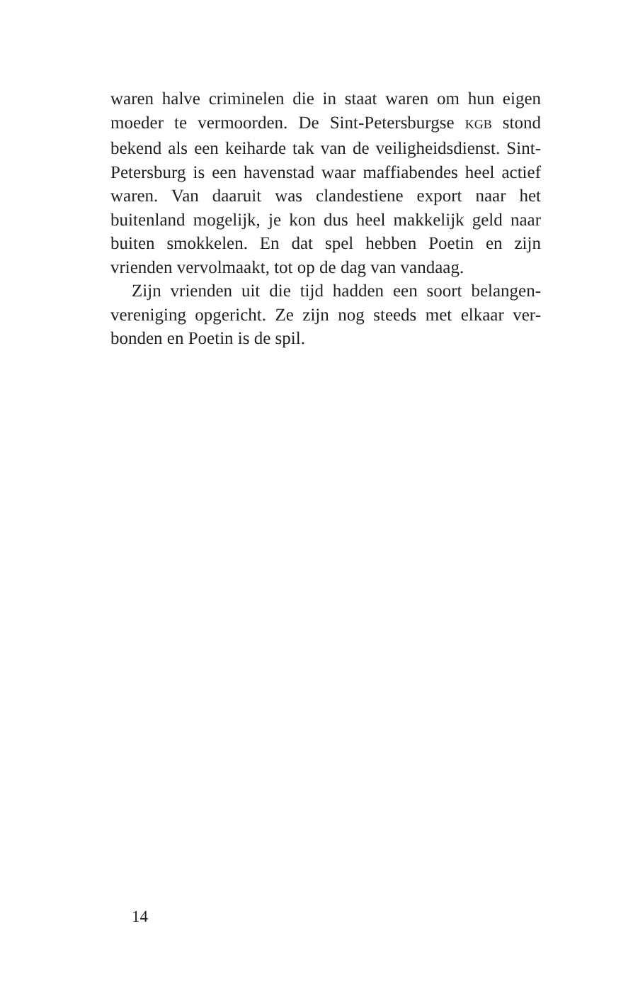waren halve criminelen die in staat waren om hun eigen moeder te vermoorden. De Sint-Petersburgse KGB stond bekend als een keiharde tak van de veiligheidsdienst. Sint-Petersburg is een havenstad waar maffiabendes heel actief waren. Van daaruit was clandestiene export naar het buitenland mogelijk, je kon dus heel makkelijk geld naar buiten smokkelen. En dat spel hebben Poetin en zijn vrienden vervolmaakt, tot op de dag van vandaag.
Zijn vrienden uit die tijd hadden een soort belangen-vereniging opgericht. Ze zijn nog steeds met elkaar ver-bonden en Poetin is de spil.
14